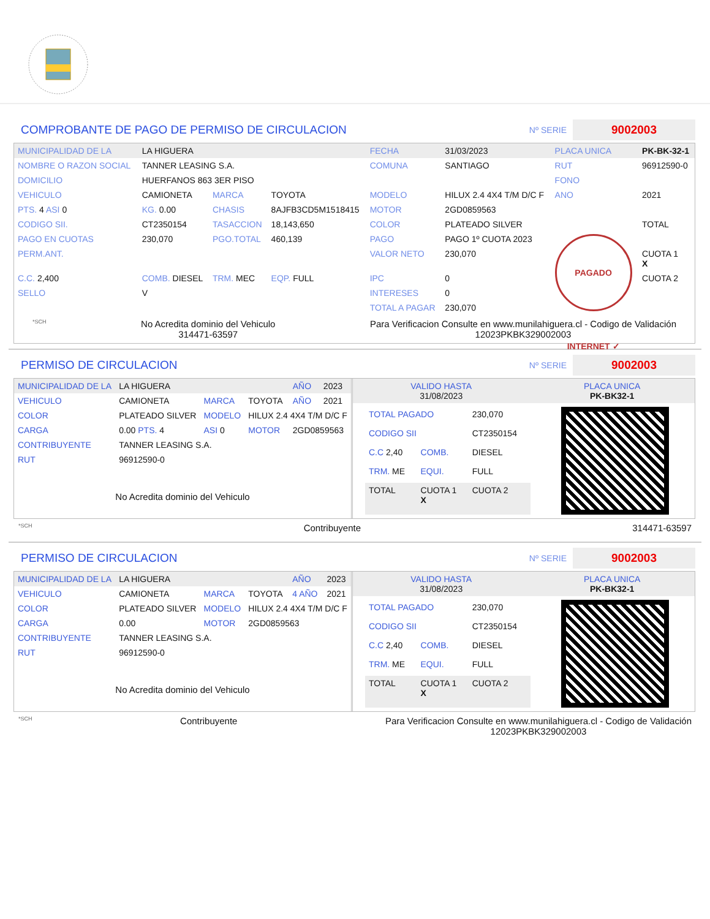COMPROBANTE DE PAGO DE PERMISO DE CIRCULACION
Nº SERIE 9002003
| MUNICIPALIDAD DE LA | LA HIGUERA | | | FECHA | 31/03/2023 | PLACA UNICA | PK-BK-32-1 |
| NOMBRE O RAZON SOCIAL | TANNER LEASING S.A. | | | COMUNA | SANTIAGO | RUT | 96912590-0 |
| DOMICILIO | HUERFANOS 863 3ER PISO | | | | | FONO | |
| VEHICULO | CAMIONETA | MARCA | TOYOTA | MODELO | HILUX 2.4 4X4 T/M D/C F | ANO | 2021 |
| PTS. 4 ASI 0 | KG. 0.00 | CHASIS | 8AJFB3CD5M1518415 | MOTOR | 2GD0859563 | | |
| CODIGO SII. | CT2350154 | TASACCION | 18,143,650 | COLOR | PLATEADO SILVER | | TOTAL |
| PAGO EN CUOTAS | 230,070 | PGO.TOTAL | 460,139 | PAGO | PAGO 1º CUOTA 2023 | PAGADO INTERNET ✓ | |
| PERM.ANT. | | | | VALOR NETO | 230,070 | | CUOTA 1 X |
| C.C. 2,400 | COMB. DIESEL | TRM. MEC | EQP. FULL | IPC | 0 | | CUOTA 2 |
| SELLO | V | | | INTERESES | 0 | | |
| | | | | TOTAL A PAGAR | 230,070 | | |
*SCH
No Acredita dominio del Vehiculo
314471-63597
Para Verificacion Consulte en www.munilahiguera.cl - Codigo de Validación
12023PKBK329002003
PERMISO DE CIRCULACION
Nº SERIE 9002003
| MUNICIPALIDAD DE LA | LA HIGUERA | | | AÑO | 2023 |
| VEHICULO | CAMIONETA | MARCA | TOYOTA | AÑO | 2021 |
| COLOR | PLATEADO SILVER | MODELO | HILUX 2.4 4X4 T/M D/C F | | |
| CARGA | 0.00 PTS. 4 | ASI 0 | MOTOR | 2GD0859563 | |
| CONTRIBUYENTE | TANNER LEASING S.A. | | | | |
| RUT | 96912590-0 | | | | |
No Acredita dominio del Vehiculo
| VALIDO HASTA 31/08/2023 | PLACA UNICA PK-BK32-1 |
| TOTAL PAGADO | | 230,070 |
| CODIGO SII | | CT2350154 |
| C.C 2,40 | COMB. | DIESEL |
| TRM. ME | EQUI. | FULL |
| TOTAL | CUOTA 1 X | CUOTA 2 |
*SCH Contribuyente 314471-63597
PERMISO DE CIRCULACION
Nº SERIE 9002003
| MUNICIPALIDAD DE LA | LA HIGUERA | | | AÑO | 2023 |
| VEHICULO | CAMIONETA | MARCA | TOYOTA | 4 AÑO | 2021 |
| COLOR | PLATEADO SILVER | MODELO | HILUX 2.4 4X4 T/M D/C F | | |
| CARGA | 0.00 | MOTOR | 2GD0859563 | | |
| CONTRIBUYENTE | TANNER LEASING S.A. | | | | |
| RUT | 96912590-0 | | | | |
No Acredita dominio del Vehiculo
| VALIDO HASTA 31/08/2023 | PLACA UNICA PK-BK32-1 |
| TOTAL PAGADO | | 230,070 |
| CODIGO SII | | CT2350154 |
| C.C 2,40 | COMB. | DIESEL |
| TRM. ME | EQUI. | FULL |
| TOTAL | CUOTA 1 X | CUOTA 2 |
*SCH Contribuyente Para Verificacion Consulte en www.munilahiguera.cl - Codigo de Validación
12023PKBK329002003